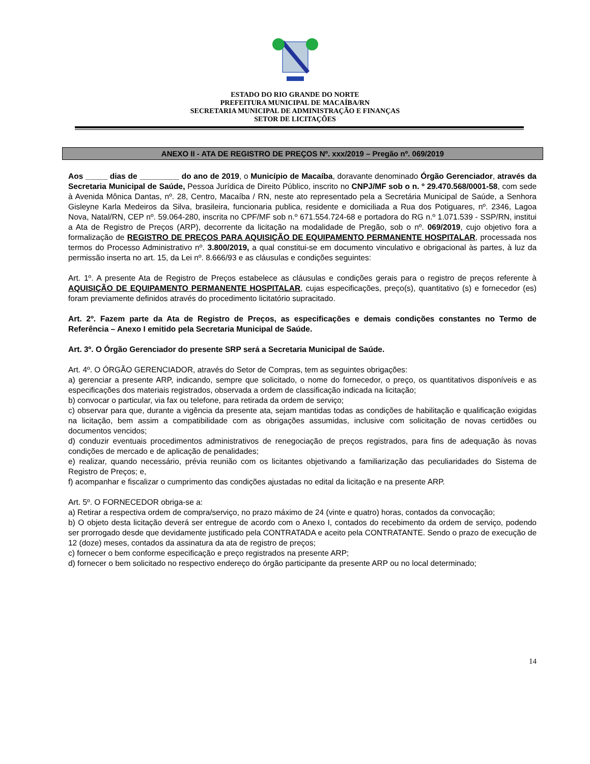ESTADO DO RIO GRANDE DO NORTE
PREFEITURA MUNICIPAL DE MACAÍBA/RN
SECRETARIA MUNICIPAL DE ADMINISTRAÇÃO E FINANÇAS
SETOR DE LICITAÇÕES
ANEXO II - ATA DE REGISTRO DE PREÇOS Nº. xxx/2019 – Pregão nº. 069/2019
Aos _____ dias de _________ do ano de 2019, o Município de Macaíba, doravante denominado Órgão Gerenciador, através da Secretaria Municipal de Saúde, Pessoa Jurídica de Direito Público, inscrito no CNPJ/MF sob o n. º 29.470.568/0001-58, com sede à Avenida Mônica Dantas, nº. 28, Centro, Macaíba / RN, neste ato representado pela a Secretária Municipal de Saúde, a Senhora Gisleyne Karla Medeiros da Silva, brasileira, funcionaria publica, residente e domiciliada a Rua dos Potiguares, nº. 2346, Lagoa Nova, Natal/RN, CEP nº. 59.064-280, inscrita no CPF/MF sob n.º 671.554.724-68 e portadora do RG n.º 1.071.539 - SSP/RN, institui a Ata de Registro de Preços (ARP), decorrente da licitação na modalidade de Pregão, sob o nº. 069/2019, cujo objetivo fora a formalização de REGISTRO DE PREÇOS PARA AQUISIÇÃO DE EQUIPAMENTO PERMANENTE HOSPITALAR, processada nos termos do Processo Administrativo nº. 3.800/2019, a qual constitui-se em documento vinculativo e obrigacional às partes, à luz da permissão inserta no art. 15, da Lei nº. 8.666/93 e as cláusulas e condições seguintes:
Art. 1º. A presente Ata de Registro de Preços estabelece as cláusulas e condições gerais para o registro de preços referente à AQUISIÇÃO DE EQUIPAMENTO PERMANENTE HOSPITALAR, cujas especificações, preço(s), quantitativo (s) e fornecedor (es) foram previamente definidos através do procedimento licitatório supracitado.
Art. 2º. Fazem parte da Ata de Registro de Preços, as especificações e demais condições constantes no Termo de Referência – Anexo I emitido pela Secretaria Municipal de Saúde.
Art. 3º. O Órgão Gerenciador do presente SRP será a Secretaria Municipal de Saúde.
Art. 4º. O ÓRGÃO GERENCIADOR, através do Setor de Compras, tem as seguintes obrigações:
a) gerenciar a presente ARP, indicando, sempre que solicitado, o nome do fornecedor, o preço, os quantitativos disponíveis e as especificações dos materiais registrados, observada a ordem de classificação indicada na licitação;
b) convocar o particular, via fax ou telefone, para retirada da ordem de serviço;
c) observar para que, durante a vigência da presente ata, sejam mantidas todas as condições de habilitação e qualificação exigidas na licitação, bem assim a compatibilidade com as obrigações assumidas, inclusive com solicitação de novas certidões ou documentos vencidos;
d) conduzir eventuais procedimentos administrativos de renegociação de preços registrados, para fins de adequação às novas condições de mercado e de aplicação de penalidades;
e) realizar, quando necessário, prévia reunião com os licitantes objetivando a familiarização das peculiaridades do Sistema de Registro de Preços; e,
f) acompanhar e fiscalizar o cumprimento das condições ajustadas no edital da licitação e na presente ARP.
Art. 5º. O FORNECEDOR obriga-se a:
a) Retirar a respectiva ordem de compra/serviço, no prazo máximo de 24 (vinte e quatro) horas, contados da convocação;
b) O objeto desta licitação deverá ser entregue de acordo com o Anexo I, contados do recebimento da ordem de serviço, podendo ser prorrogado desde que devidamente justificado pela CONTRATADA e aceito pela CONTRATANTE. Sendo o prazo de execução de 12 (doze) meses, contados da assinatura da ata de registro de preços;
c) fornecer o bem conforme especificação e preço registrados na presente ARP;
d) fornecer o bem solicitado no respectivo endereço do órgão participante da presente ARP ou no local determinado;
14